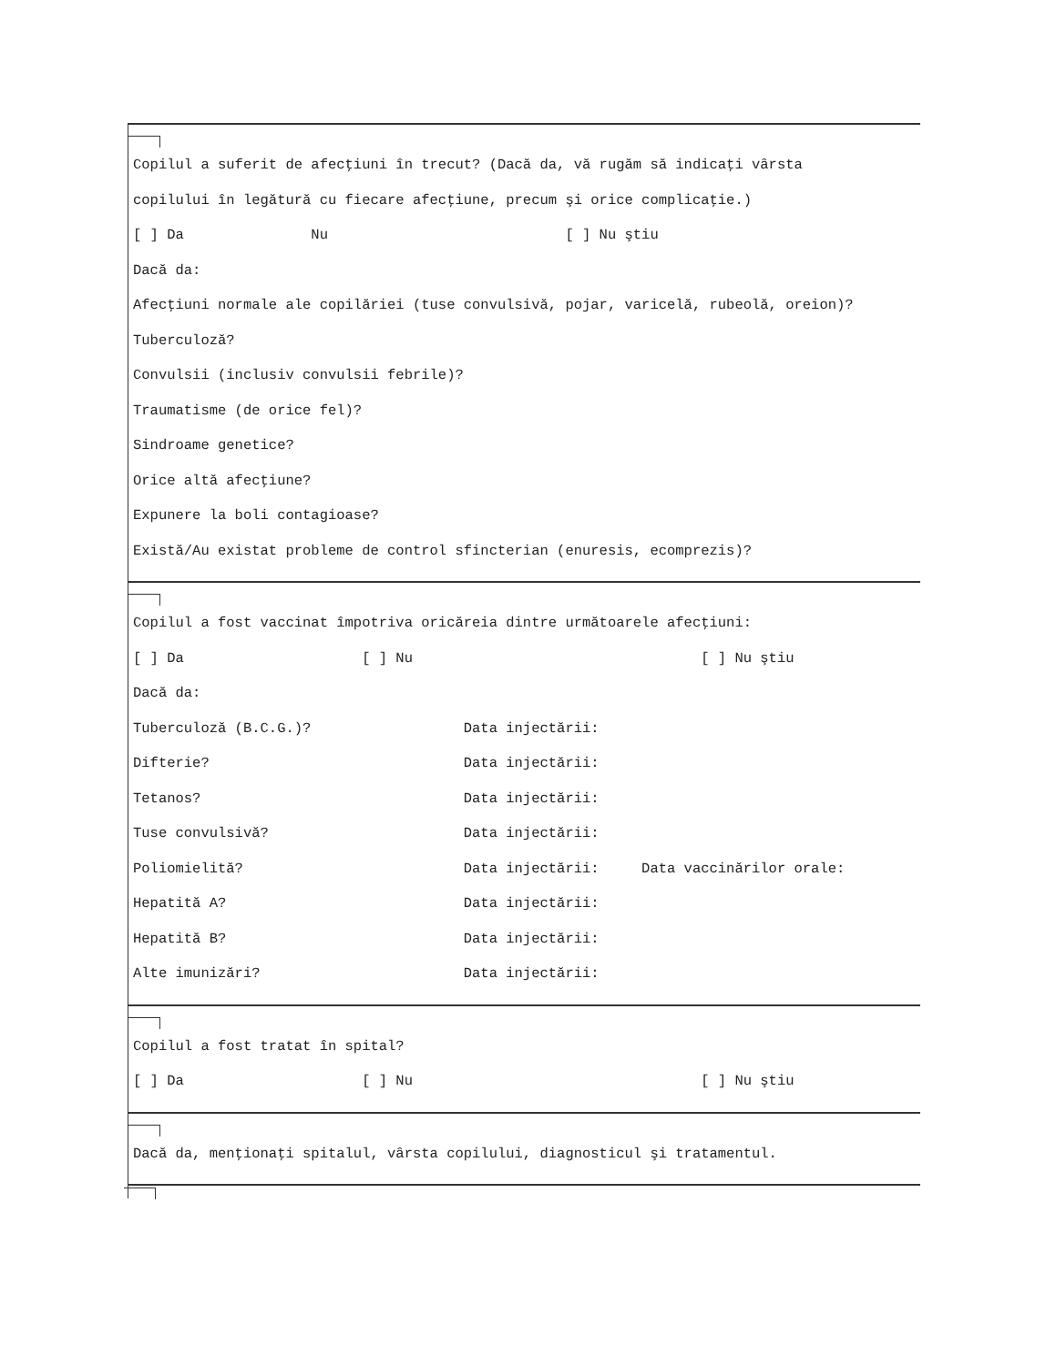Copilul a suferit de afecţiuni în trecut? (Dacă da, vă rugăm să indicaţi vârsta
copilului în legătură cu fiecare afecţiune, precum şi orice complicaţie.)
[ ] Da Nu [ ] Nu ştiu
Dacă da:
Afecţiuni normale ale copilăriei (tuse convulsivă, pojar, varicelă, rubeolă, oreion)?
Tuberculoză?
Convulsii (inclusiv convulsii febrile)?
Traumatisme (de orice fel)?
Sindroame genetice?
Orice altă afecţiune?
Expunere la boli contagioase?
Există/Au existat probleme de control sfincterian (enuresis, ecomprezis)?
Copilul a fost vaccinat împotriva oricăreia dintre următoarele afecţiuni:
[ ] Da [ ] Nu [ ] Nu ştiu
Dacă da:
Tuberculoză (B.C.G.)? Data injectării:
Difterie? Data injectării:
Tetanos? Data injectării:
Tuse convulsivă? Data injectării:
Poliomielită? Data injectării: Data vaccinărilor orale:
Hepatită A? Data injectării:
Hepatită B? Data injectării:
Alte imunizări? Data injectării:
Copilul a fost tratat în spital?
[ ] Da [ ] Nu [ ] Nu ştiu
Dacă da, menţionaţi spitalul, vârsta copilului, diagnosticul şi tratamentul.